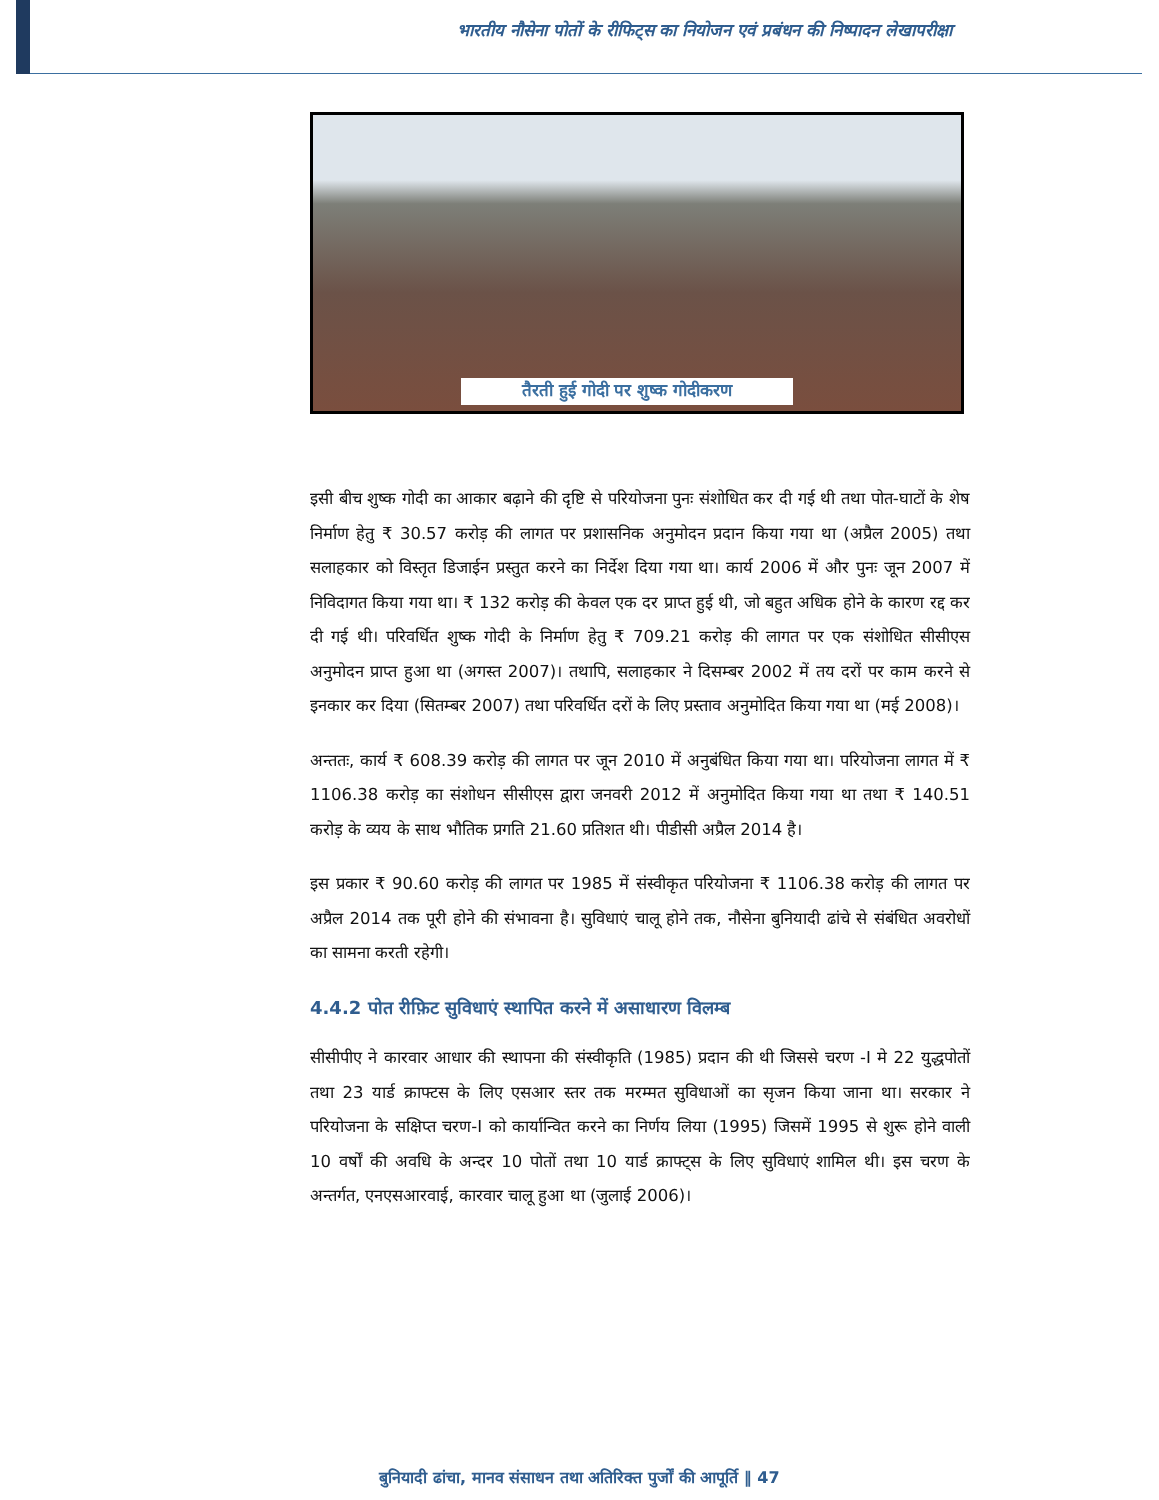भारतीय नौसेना पोतों के रीफिट्स का नियोजन एवं प्रबंधन की निष्पादन लेखापरीक्षा
तैरती हुई गोदी पर शुष्क गोदीकरण
इसी बीच शुष्क गोदी का आकार बढ़ाने की दृष्टि से परियोजना पुनः संशोधित कर दी गई थी तथा पोत-घाटों के शेष निर्माण हेतु ₹ 30.57 करोड़ की लागत पर प्रशासनिक अनुमोदन प्रदान किया गया था (अप्रैल 2005) तथा सलाहकार को विस्तृत डिजाईन प्रस्तुत करने का निर्देश दिया गया था। कार्य 2006 में और पुनः जून 2007 में निविदागत किया गया था। ₹ 132 करोड़ की केवल एक दर प्राप्त हुई थी, जो बहुत अधिक होने के कारण रद्द कर दी गई थी। परिवर्धित शुष्क गोदी के निर्माण हेतु ₹ 709.21 करोड़ की लागत पर एक संशोधित सीसीएस अनुमोदन प्राप्त हुआ था (अगस्त 2007)। तथापि, सलाहकार ने दिसम्बर 2002 में तय दरों पर काम करने से इनकार कर दिया (सितम्बर 2007) तथा परिवर्धित दरों के लिए प्रस्ताव अनुमोदित किया गया था (मई 2008)।
अन्ततः, कार्य ₹ 608.39 करोड़ की लागत पर जून 2010 में अनुबंधित किया गया था। परियोजना लागत में ₹ 1106.38 करोड़ का संशोधन सीसीएस द्वारा जनवरी 2012 में अनुमोदित किया गया था तथा ₹ 140.51 करोड़ के व्यय के साथ भौतिक प्रगति 21.60 प्रतिशत थी। पीडीसी अप्रैल 2014 है।
इस प्रकार ₹ 90.60 करोड़ की लागत पर 1985 में संस्वीकृत परियोजना ₹ 1106.38 करोड़ की लागत पर अप्रैल 2014 तक पूरी होने की संभावना है। सुविधाएं चालू होने तक, नौसेना बुनियादी ढांचे से संबंधित अवरोधों का सामना करती रहेगी।
4.4.2 पोत रीफ़िट सुविधाएं स्थापित करने में असाधारण विलम्ब
सीसीपीए ने कारवार आधार की स्थापना की संस्वीकृति (1985) प्रदान की थी जिससे चरण -I मे 22 युद्धपोतों तथा 23 यार्ड क्राफ्टस के लिए एसआर स्तर तक मरम्मत सुविधाओं का सृजन किया जाना था। सरकार ने परियोजना के सक्षिप्त चरण-I को कार्यान्वित करने का निर्णय लिया (1995) जिसमें 1995 से शुरू होने वाली 10 वर्षों की अवधि के अन्दर 10 पोतों तथा 10 यार्ड क्राफ्ट्स के लिए सुविधाएं शामिल थी। इस चरण के अन्तर्गत, एनएसआरवाई, कारवार चालू हुआ था (जुलाई 2006)।
बुनियादी ढांचा, मानव संसाधन तथा अतिरिक्त पुर्जों की आपूर्ति ‖ 47